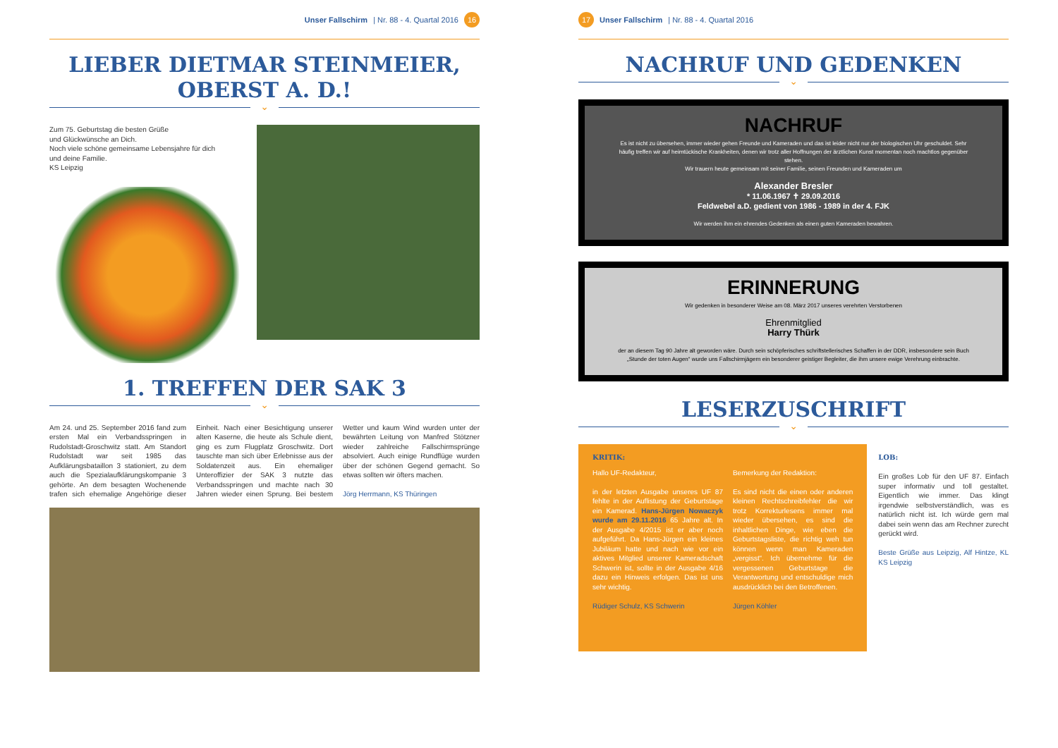Unser Fallschirm | Nr. 88 - 4. Quartal 2016 16
LIEBER DIETMAR STEINMEIER,
OBERST A. D.!
⌄
Zum 75. Geburtstag die besten Grüße
und Glückwünsche an Dich.
Noch viele schöne gemeinsame Lebensjahre für dich
und deine Familie.
KS Leipzig
1. TREFFEN DER SAK 3
⌄
Am 24. und 25. September 2016 fand zum ersten Mal ein Verbandsspringen in Rudolstadt-Groschwitz statt. Am Standort Rudolstadt war seit 1985 das Aufklärungsbataillon 3 stationiert, zu dem auch die Spezialaufklärungskompanie 3 gehörte. An dem besagten Wochenende trafen sich ehemalige Angehörige dieser Einheit. Nach einer Besichtigung unserer alten Kaserne, die heute als Schule dient, ging es zum Flugplatz Groschwitz. Dort tauschte man sich über Erlebnisse aus der Soldatenzeit aus. Ein ehemaliger Unteroffizier der SAK 3 nutzte das Verbandsspringen und machte nach 30 Jahren wieder einen Sprung. Bei bestem Wetter und kaum Wind wurden unter der bewährten Leitung von Manfred Stötzner wieder zahlreiche Fallschirmsprünge absolviert. Auch einige Rundflüge wurden über der schönen Gegend gemacht. So etwas sollten wir öfters machen.
Jörg Herrmann, KS Thüringen
17 Unser Fallschirm | Nr. 88 - 4. Quartal 2016
NACHRUF UND GEDENKEN
⌄
NACHRUF
Es ist nicht zu übersehen, immer wieder gehen Freunde und Kameraden und das ist leider nicht nur der biologischen Uhr geschuldet. Sehr häufig treffen wir auf heimtückische Krankheiten, denen wir trotz aller Hoffnungen der ärztlichen Kunst momentan noch machtlos gegenüber stehen.
Wir trauern heute gemeinsam mit seiner Familie, seinen Freunden und Kameraden um
Alexander Bresler
* 11.06.1967 ✝ 29.09.2016
Feldwebel a.D. gedient von 1986 - 1989 in der 4. FJK
Wir werden ihm ein ehrendes Gedenken als einen guten Kameraden bewahren.
ERINNERUNG
Wir gedenken in besonderer Weise am 08. März 2017 unseres verehrten Verstorbenen
Ehrenmitglied
Harry Thürk
der an diesem Tag 90 Jahre alt geworden wäre. Durch sein schöpferisches schriftstellerisches Schaffen in der DDR, insbesondere sein Buch „Stunde der toten Augen“ wurde uns Fallschirmjägern ein besonderer geistiger Begleiter, die ihm unsere ewige Verehrung einbrachte.
LESERZUSCHRIFT
⌄
KRITIK:
Hallo UF-Redakteur,
in der letzten Ausgabe unseres UF 87 fehlte in der Auflistung der Geburtstage ein Kamerad. Hans-Jürgen Nowaczyk wurde am 29.11.2016 65 Jahre alt. In der Ausgabe 4/2015 ist er aber noch aufgeführt. Da Hans-Jürgen ein kleines Jubiläum hatte und nach wie vor ein aktives Mitglied unserer Kameradschaft Schwerin ist, sollte in der Ausgabe 4/16 dazu ein Hinweis erfolgen. Das ist uns sehr wichtig.
Rüdiger Schulz, KS Schwerin
Bemerkung der Redaktion:
Es sind nicht die einen oder anderen kleinen Rechtschreibfehler die wir trotz Korrekturlesens immer mal wieder übersehen, es sind die inhaltlichen Dinge, wie eben die Geburtstagsliste, die richtig weh tun können wenn man Kameraden „vergisst“. Ich übernehme für die vergessenen Geburtstage die Verantwortung und entschuldige mich ausdrücklich bei den Betroffenen.
Jürgen Köhler
LOB:
Ein großes Lob für den UF 87. Einfach super informativ und toll gestaltet. Eigentlich wie immer. Das klingt irgendwie selbstverständlich, was es natürlich nicht ist. Ich würde gern mal dabei sein wenn das am Rechner zurecht gerückt wird.
Beste Grüße aus Leipzig, Alf Hintze, KL KS Leipzig